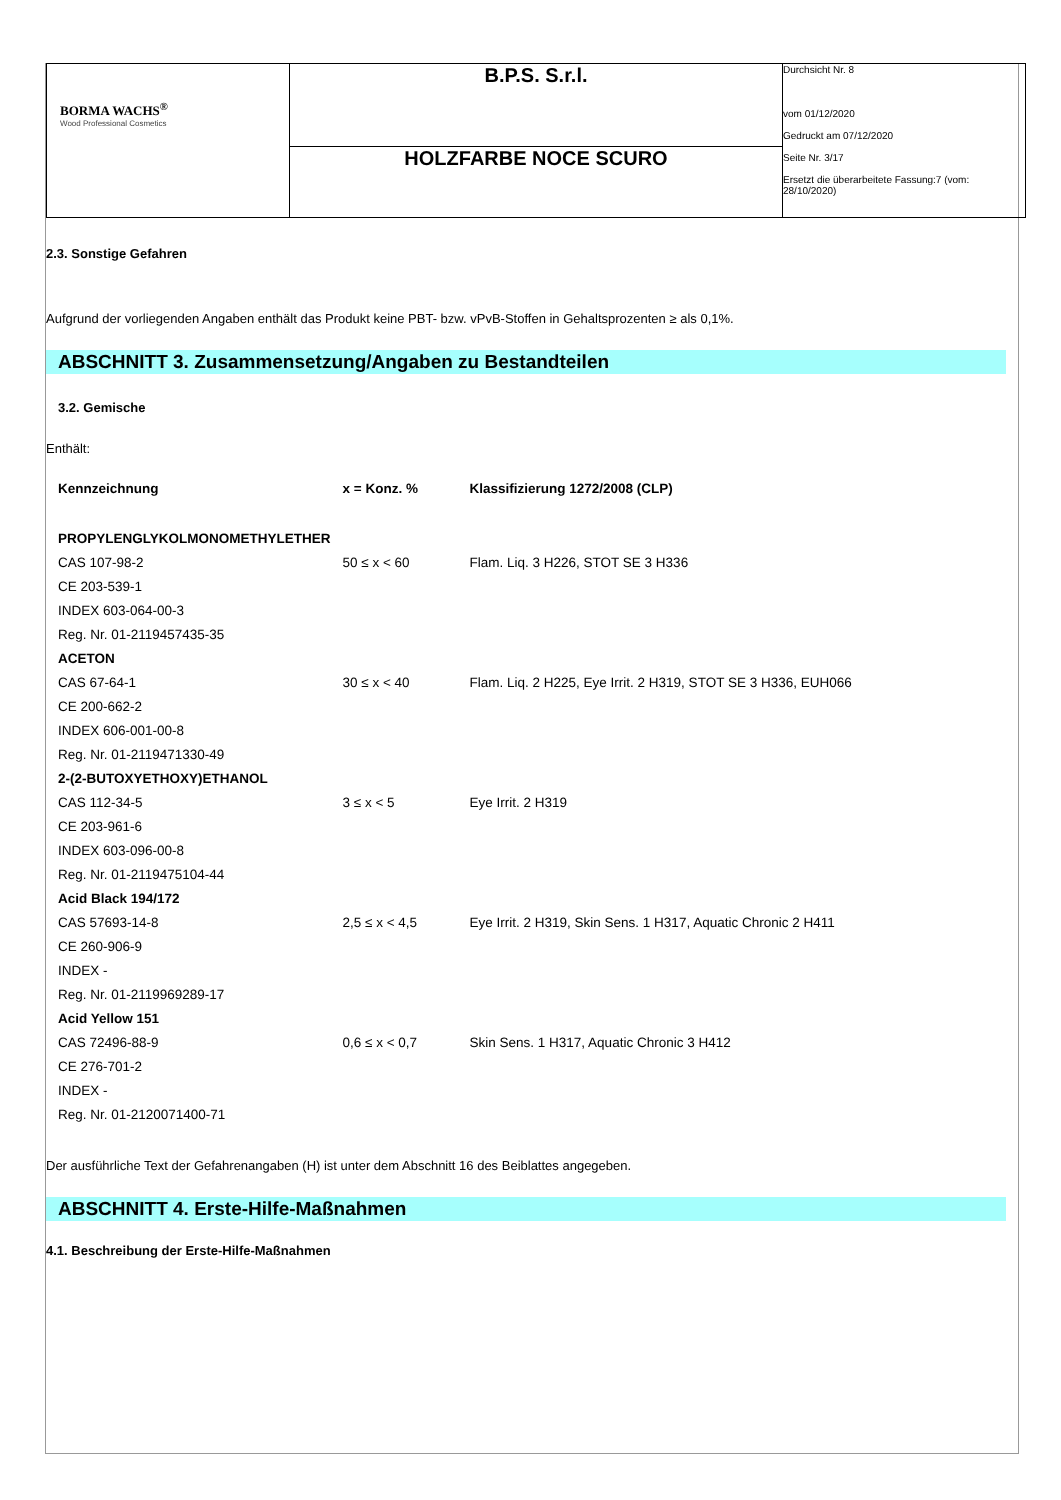| BORMA WACHS<sup>®</sup> Wood Professional Cosmetics | B.P.S. S.r.l. | Durchsicht Nr. 8 vom 01/12/2020 Gedruckt am 07/12/2020 Seite Nr. 3/17 Ersetzt die überarbeitete Fassung:7 (vom: 28/10/2020) |
| | HOLZFARBE NOCE SCURO | |
2.3. Sonstige Gefahren
Aufgrund der vorliegenden Angaben enthält das Produkt keine PBT- bzw. vPvB-Stoffen in Gehaltsprozenten ≥ als 0,1%.
ABSCHNITT 3. Zusammensetzung/Angaben zu Bestandteilen
3.2. Gemische
Enthält:
| Kennzeichnung | x = Konz. % | Klassifizierung 1272/2008 (CLP) |
| --- | --- | --- |
| PROPYLENGLYKOLMONOMETHYLETHER | | |
| CAS 107-98-2 | 50 ≤ x < 60 | Flam. Liq. 3 H226, STOT SE 3 H336 |
| CE 203-539-1 | | |
| INDEX 603-064-00-3 | | |
| Reg. Nr. 01-2119457435-35 | | |
| ACETON | | |
| CAS 67-64-1 | 30 ≤ x < 40 | Flam. Liq. 2 H225, Eye Irrit. 2 H319, STOT SE 3 H336, EUH066 |
| CE 200-662-2 | | |
| INDEX 606-001-00-8 | | |
| Reg. Nr. 01-2119471330-49 | | |
| 2-(2-BUTOXYETHOXY)ETHANOL | | |
| CAS 112-34-5 | 3 ≤ x < 5 | Eye Irrit. 2 H319 |
| CE 203-961-6 | | |
| INDEX 603-096-00-8 | | |
| Reg. Nr. 01-2119475104-44 | | |
| Acid Black 194/172 | | |
| CAS 57693-14-8 | 2,5 ≤ x < 4,5 | Eye Irrit. 2 H319, Skin Sens. 1 H317, Aquatic Chronic 2 H411 |
| CE 260-906-9 | | |
| INDEX - | | |
| Reg. Nr. 01-2119969289-17 | | |
| Acid Yellow 151 | | |
| CAS 72496-88-9 | 0,6 ≤ x < 0,7 | Skin Sens. 1 H317, Aquatic Chronic 3 H412 |
| CE 276-701-2 | | |
| INDEX - | | |
| Reg. Nr. 01-2120071400-71 | | |
Der ausführliche Text der Gefahrenangaben (H) ist unter dem Abschnitt 16 des Beiblattes angegeben.
ABSCHNITT 4. Erste-Hilfe-Maßnahmen
4.1. Beschreibung der Erste-Hilfe-Maßnahmen